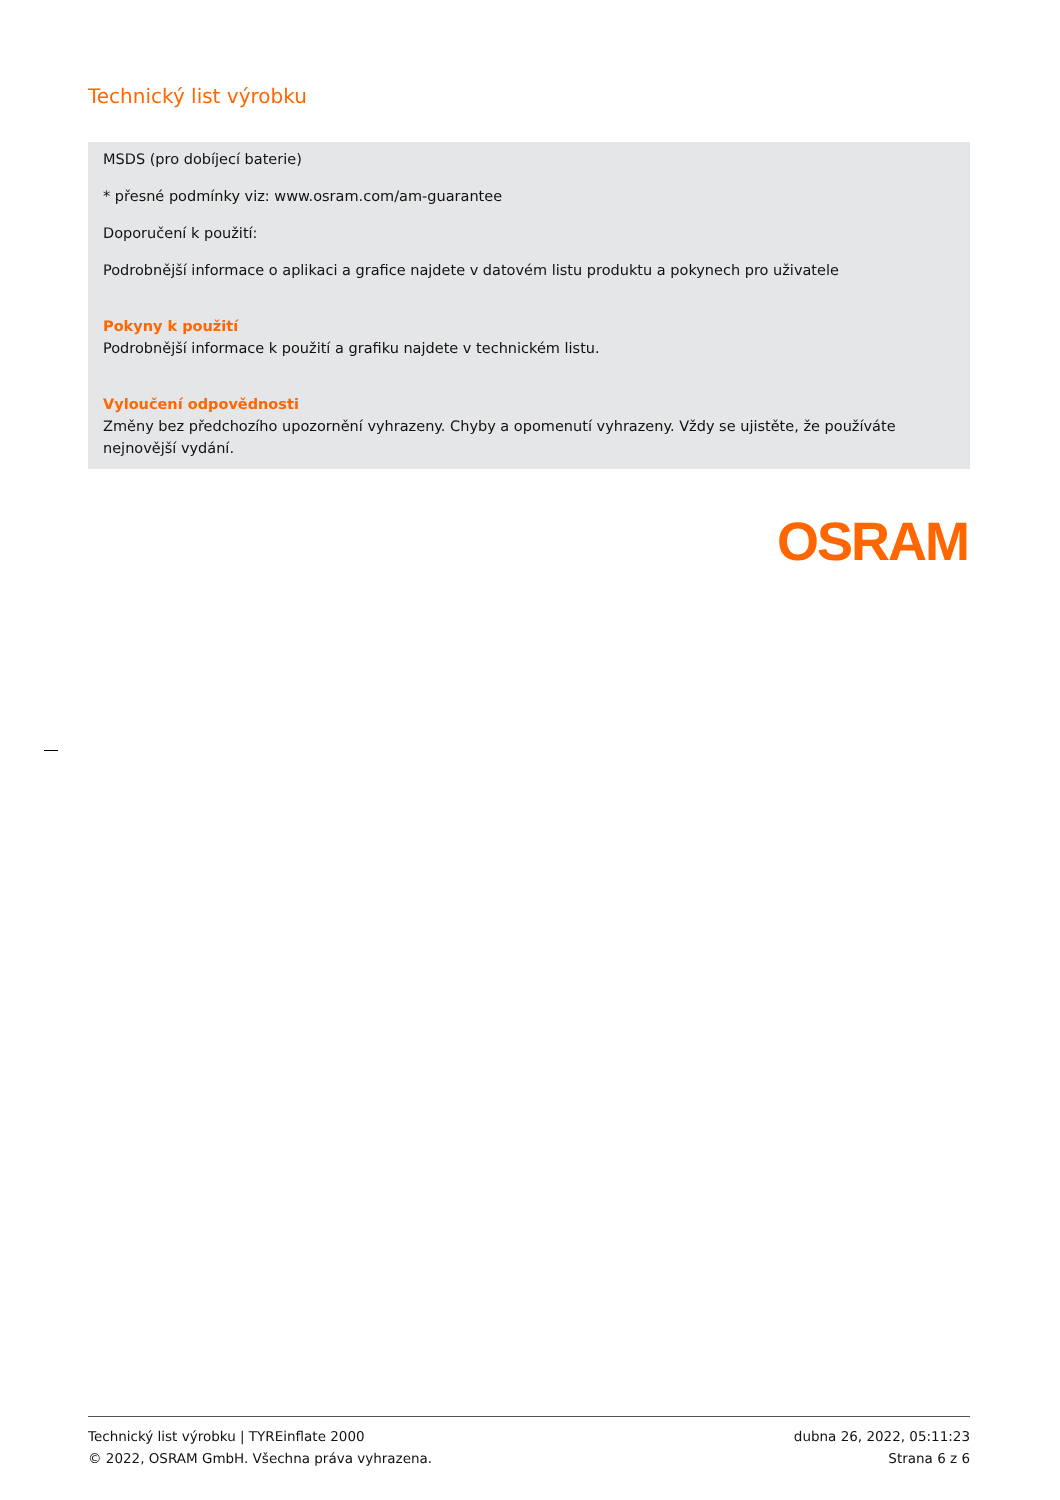Technický list výrobku
MSDS (pro dobíjecí baterie)
* přesné podmínky viz: www.osram.com/am-guarantee
Doporučení k použití:
Podrobnější informace o aplikaci a grafice najdete v datovém listu produktu a pokynech pro uživatele
Pokyny k použití
Podrobnější informace k použití a grafiku najdete v technickém listu.
Vyloučení odpovědnosti
Změny bez předchozího upozornění vyhrazeny. Chyby a opomenutí vyhrazeny. Vždy se ujistěte, že používáte nejnovější vydání.
OSRAM
Technický list výrobku | TYREinflate 2000
© 2022, OSRAM GmbH. Všechna práva vyhrazena.
dubna 26, 2022, 05:11:23
Strana 6 z 6